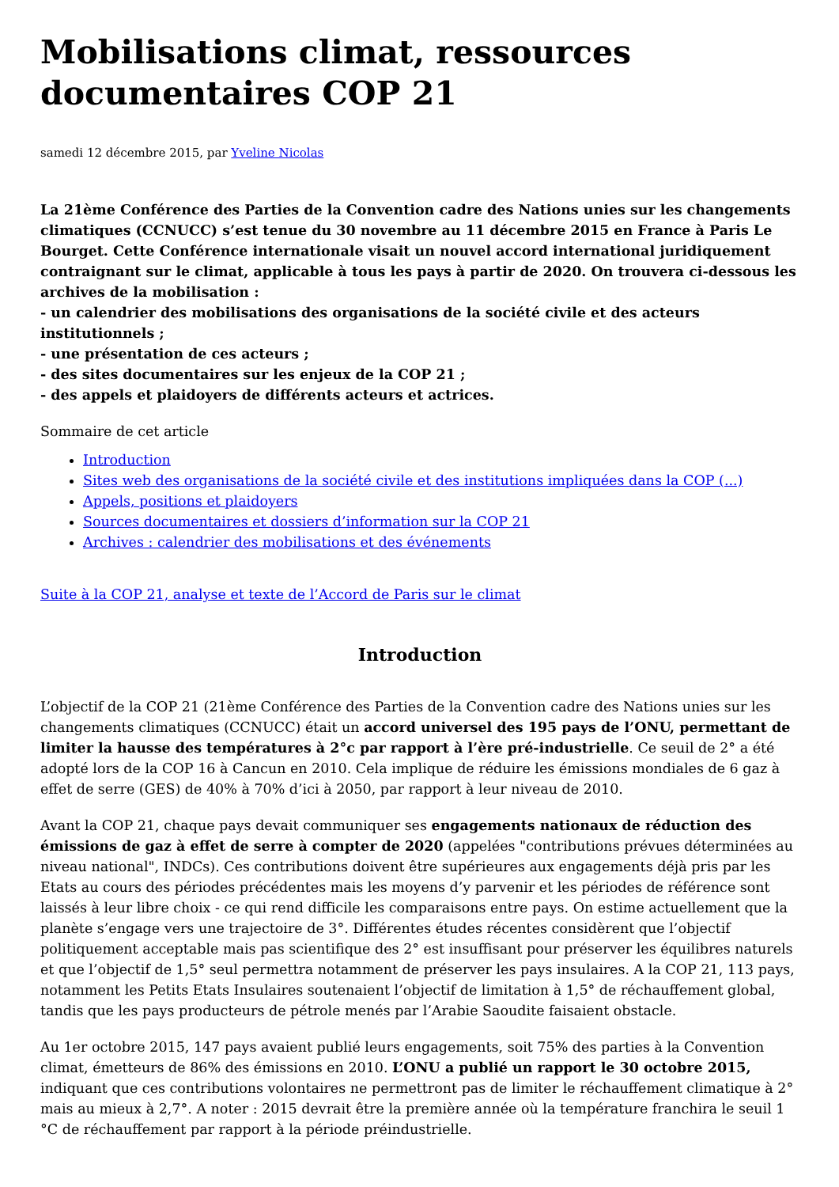Mobilisations climat, ressources documentaires COP 21
samedi 12 décembre 2015, par Yveline Nicolas
La 21ème Conférence des Parties de la Convention cadre des Nations unies sur les changements climatiques (CCNUCC) s’est tenue du 30 novembre au 11 décembre 2015 en France à Paris Le Bourget. Cette Conférence internationale visait un nouvel accord international juridiquement contraignant sur le climat, applicable à tous les pays à partir de 2020. On trouvera ci-dessous les archives de la mobilisation :
- un calendrier des mobilisations des organisations de la société civile et des acteurs institutionnels ;
- une présentation de ces acteurs ;
- des sites documentaires sur les enjeux de la COP 21 ;
- des appels et plaidoyers de différents acteurs et actrices.
Sommaire de cet article
Introduction
Sites web des organisations de la société civile et des institutions impliquées dans la COP (...)
Appels, positions et plaidoyers
Sources documentaires et dossiers d’information sur la COP 21
Archives : calendrier des mobilisations et des événements
Suite à la COP 21, analyse et texte de l’Accord de Paris sur le climat
Introduction
L’objectif de la COP 21 (21ème Conférence des Parties de la Convention cadre des Nations unies sur les changements climatiques (CCNUCC) était un accord universel des 195 pays de l’ONU, permettant de limiter la hausse des températures à 2°c par rapport à l’ère pré-industrielle. Ce seuil de 2° a été adopté lors de la COP 16 à Cancun en 2010. Cela implique de réduire les émissions mondiales de 6 gaz à effet de serre (GES) de 40% à 70% d’ici à 2050, par rapport à leur niveau de 2010.
Avant la COP 21, chaque pays devait communiquer ses engagements nationaux de réduction des émissions de gaz à effet de serre à compter de 2020 (appelées "contributions prévues déterminées au niveau national", INDCs). Ces contributions doivent être supérieures aux engagements déjà pris par les Etats au cours des périodes précédentes mais les moyens d’y parvenir et les périodes de référence sont laissés à leur libre choix - ce qui rend difficile les comparaisons entre pays. On estime actuellement que la planète s’engage vers une trajectoire de 3°. Différentes études récentes considèrent que l’objectif politiquement acceptable mais pas scientifique des 2° est insuffisant pour préserver les équilibres naturels et que l’objectif de 1,5° seul permettra notamment de préserver les pays insulaires. A la COP 21, 113 pays, notamment les Petits Etats Insulaires soutenaient l’objectif de limitation à 1,5° de réchauffement global, tandis que les pays producteurs de pétrole menés par l’Arabie Saoudite faisaient obstacle.
Au 1er octobre 2015, 147 pays avaient publié leurs engagements, soit 75% des parties à la Convention climat, émetteurs de 86% des émissions en 2010. L’ONU a publié un rapport le 30 octobre 2015, indiquant que ces contributions volontaires ne permettront pas de limiter le réchauffement climatique à 2° mais au mieux à 2,7°. A noter : 2015 devrait être la première année où la température franchira le seuil 1 °C de réchauffement par rapport à la période préindustrielle.